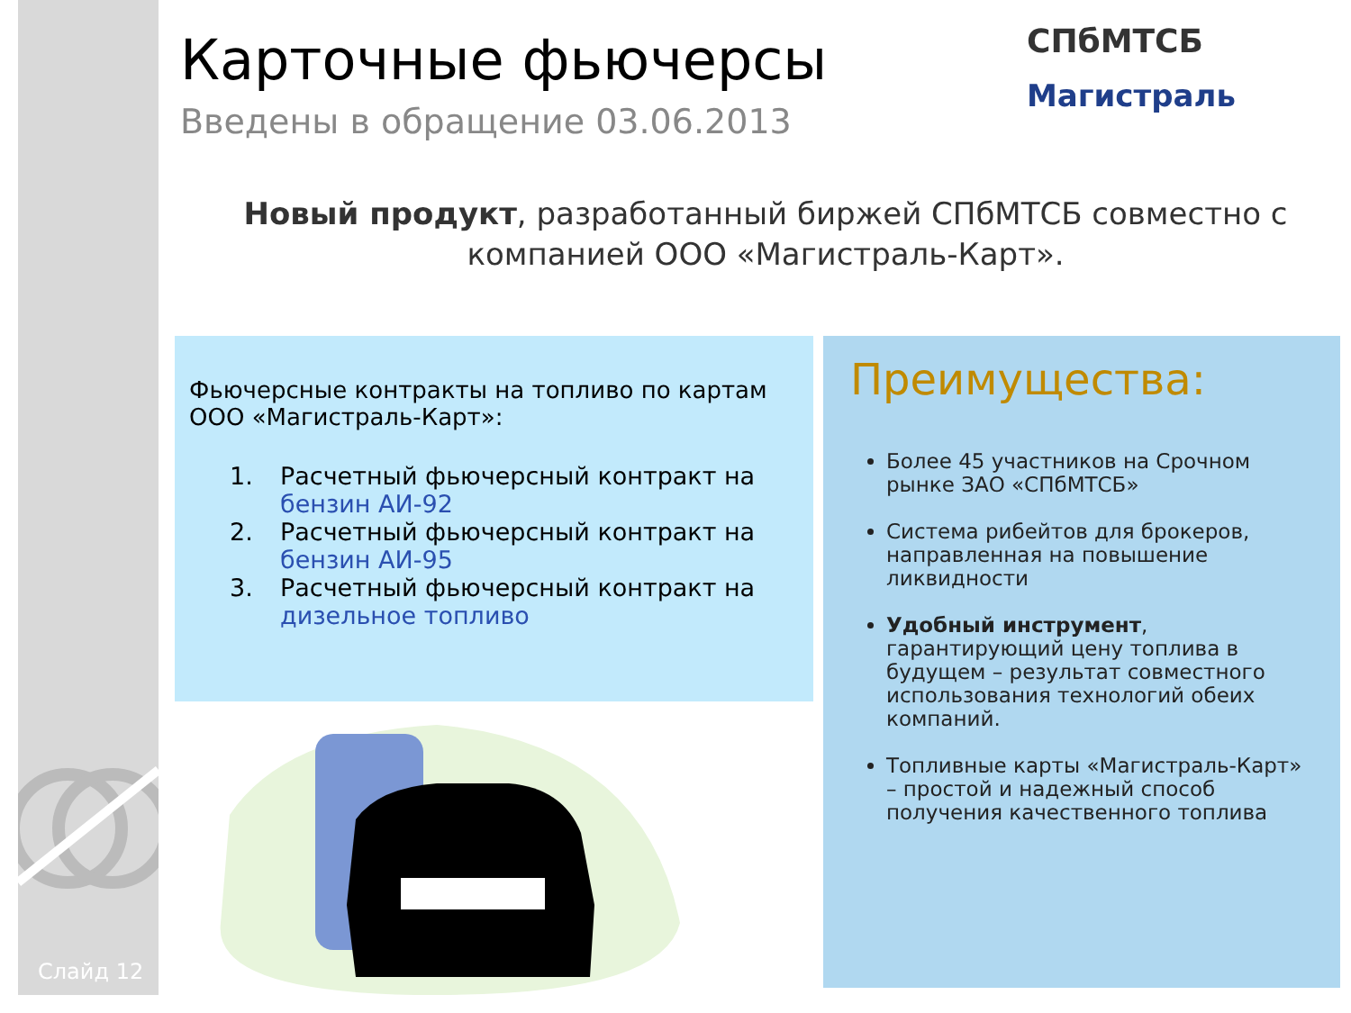Слайд 12
Карточные фьючерсы
Введены в обращение 03.06.2013
СПбМТСБ
Магистраль
Новый продукт, разработанный биржей СПбМТСБ совместно с компанией ООО «Магистраль-Карт».
Фьючерсные контракты на топливо по картам ООО «Магистраль-Карт»:
1. Расчетный фьючерсный контракт на бензин АИ-92
2. Расчетный фьючерсный контракт на бензин АИ-95
3. Расчетный фьючерсный контракт на дизельное топливо
Преимущества:
Более 45 участников на Срочном рынке ЗАО «СПбМТСБ»
Система рибейтов для брокеров, направленная на повышение ликвидности
Удобный инструмент, гарантирующий цену топлива в будущем – результат совместного использования технологий обеих компаний.
Топливные карты «Магистраль-Карт» – простой и надежный способ получения качественного топлива